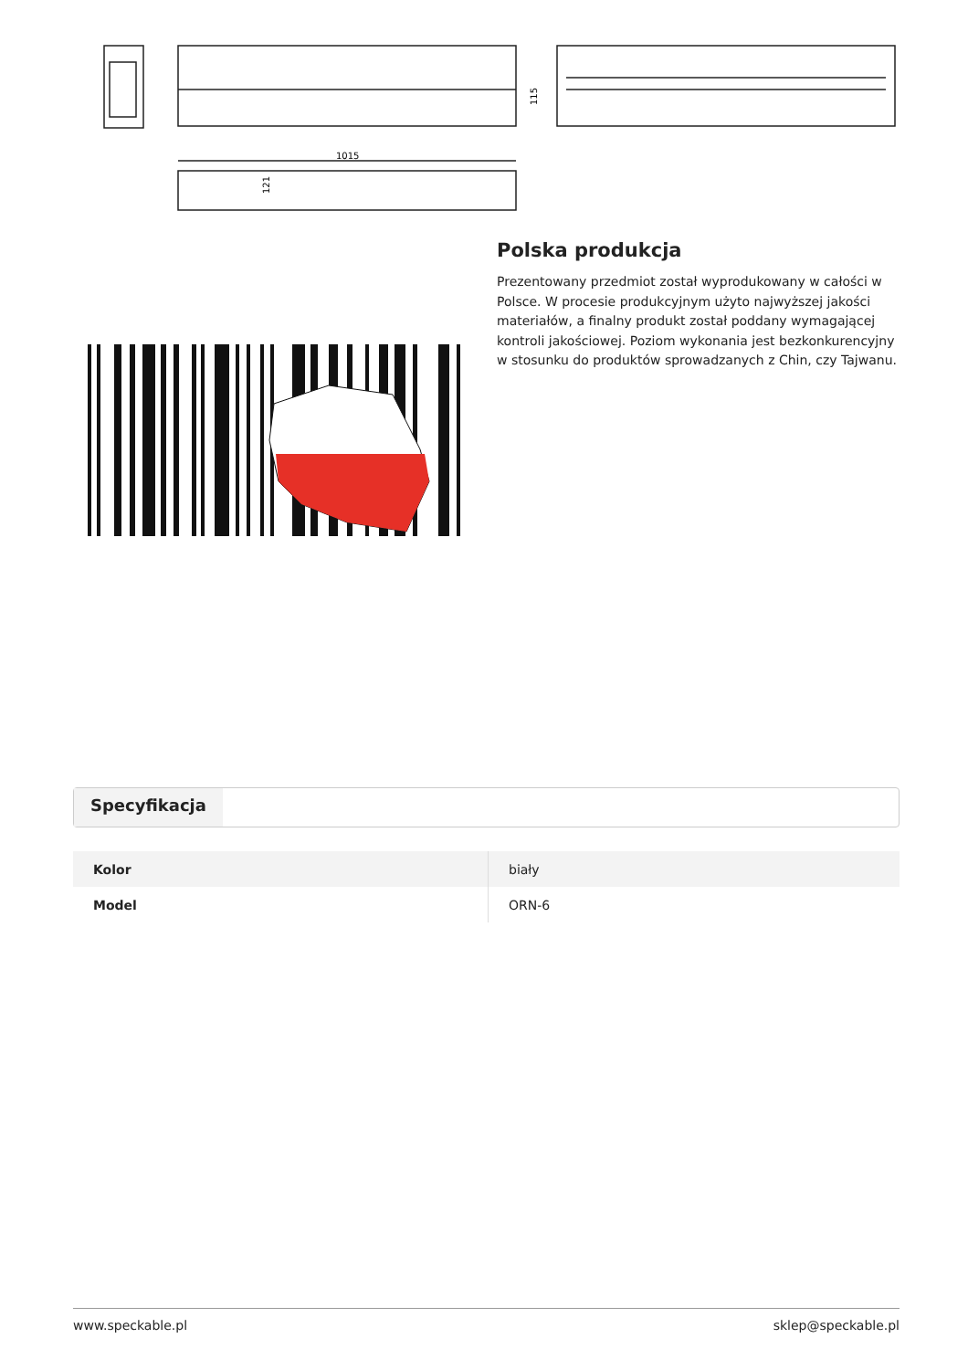1015
121
115
Polska produkcja
Prezentowany przedmiot został wyprodukowany w całości w Polsce. W procesie produkcyjnym użyto najwyższej jakości materiałów, a finalny produkt został poddany wymagającej kontroli jakościowej. Poziom wykonania jest bezkonkurencyjny w stosunku do produktów sprowadzanych z Chin, czy Tajwanu.
Specyfikacja
| Kolor | biały |
| Model | ORN-6 |
www.speckable.pl sklep@speckable.pl